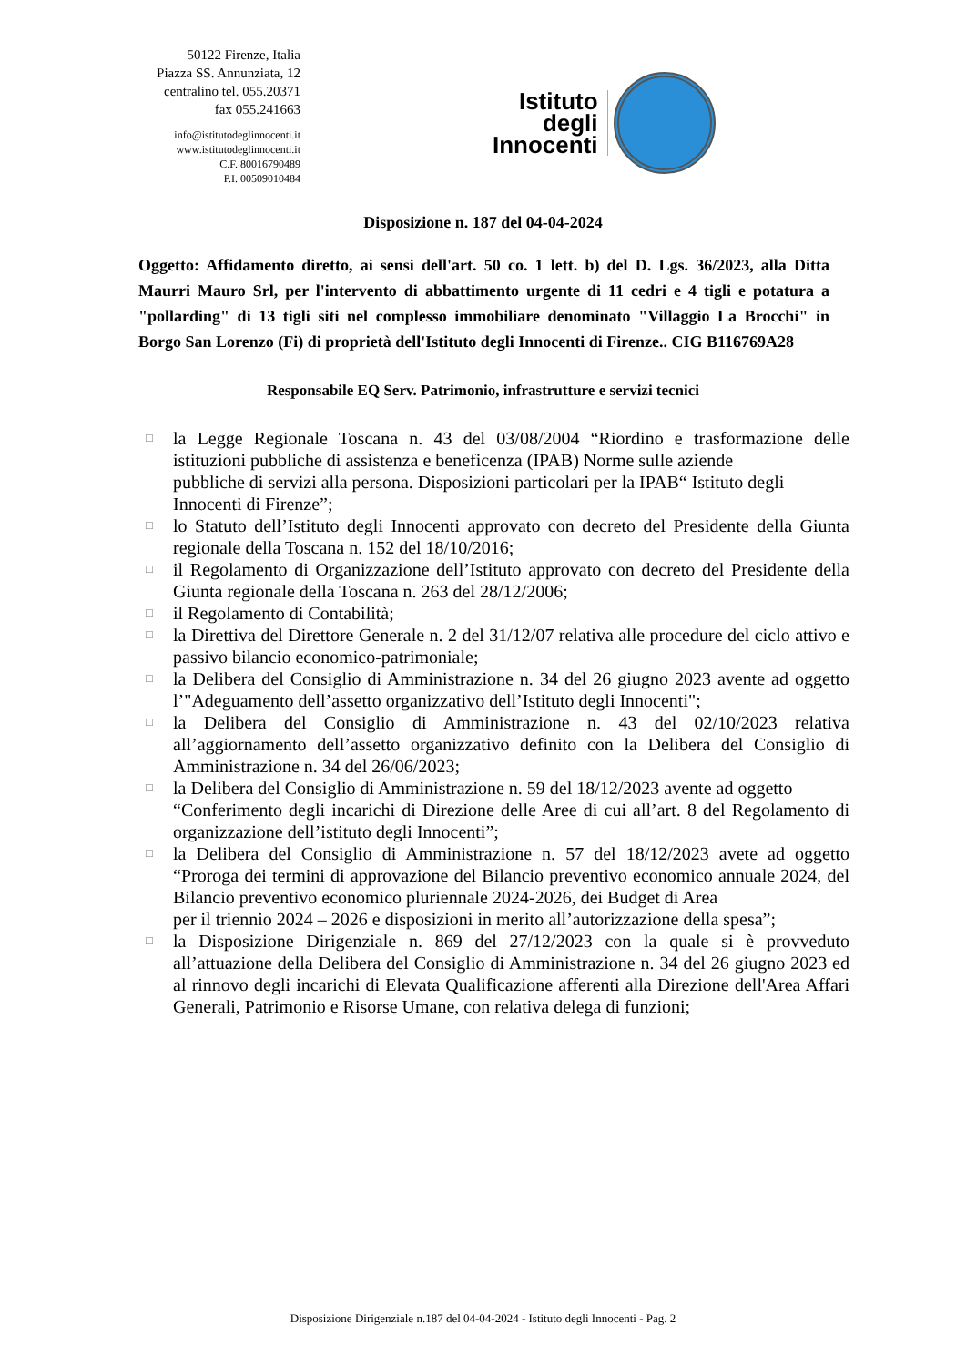50122 Firenze, Italia
Piazza SS. Annunziata, 12
centralino tel. 055.20371
fax 055.241663
info@istitutodeglinnocenti.it
www.istitutodeglinnocenti.it
C.F. 80016790489
P.I. 00509010484
Istituto
degli
Innocenti
Disposizione n. 187 del 04-04-2024
Oggetto: Affidamento diretto, ai sensi dell'art. 50 co. 1 lett. b) del D. Lgs. 36/2023, alla Ditta Maurri Mauro Srl, per l'intervento di abbattimento urgente di 11 cedri e 4 tigli e potatura a "pollarding" di 13 tigli siti nel complesso immobiliare denominato "Villaggio La Brocchi" in Borgo San Lorenzo (Fi) di proprietà dell'Istituto degli Innocenti di Firenze.. CIG B116769A28
Responsabile EQ Serv. Patrimonio, infrastrutture e servizi tecnici
□ la Legge Regionale Toscana n. 43 del 03/08/2004 “Riordino e trasformazione delle istituzioni pubbliche di assistenza e beneficenza (IPAB) Norme sulle aziende
pubbliche di servizi alla persona. Disposizioni particolari per la IPAB“ Istituto degli
Innocenti di Firenze”;
□ lo Statuto dell’Istituto degli Innocenti approvato con decreto del Presidente della Giunta regionale della Toscana n. 152 del 18/10/2016;
□ il Regolamento di Organizzazione dell’Istituto approvato con decreto del Presidente della Giunta regionale della Toscana n. 263 del 28/12/2006;
□ il Regolamento di Contabilità;
□ la Direttiva del Direttore Generale n. 2 del 31/12/07 relativa alle procedure del ciclo attivo e passivo bilancio economico-patrimoniale;
□ la Delibera del Consiglio di Amministrazione n. 34 del 26 giugno 2023 avente ad oggetto l’"Adeguamento dell’assetto organizzativo dell’Istituto degli Innocenti";
□ la Delibera del Consiglio di Amministrazione n. 43 del 02/10/2023 relativa all’aggiornamento dell’assetto organizzativo definito con la Delibera del Consiglio di Amministrazione n. 34 del 26/06/2023;
□ la Delibera del Consiglio di Amministrazione n. 59 del 18/12/2023 avente ad oggetto
“Conferimento degli incarichi di Direzione delle Aree di cui all’art. 8 del Regolamento di organizzazione dell’istituto degli Innocenti”;
□ la Delibera del Consiglio di Amministrazione n. 57 del 18/12/2023 avete ad oggetto “Proroga dei termini di approvazione del Bilancio preventivo economico annuale 2024, del Bilancio preventivo economico pluriennale 2024-2026, dei Budget di Area
per il triennio 2024 – 2026 e disposizioni in merito all’autorizzazione della spesa”;
□ la Disposizione Dirigenziale n. 869 del 27/12/2023 con la quale si è provveduto all’attuazione della Delibera del Consiglio di Amministrazione n. 34 del 26 giugno 2023 ed al rinnovo degli incarichi di Elevata Qualificazione afferenti alla Direzione dell'Area Affari Generali, Patrimonio e Risorse Umane, con relativa delega di funzioni;
Disposizione Dirigenziale n.187 del 04-04-2024 - Istituto degli Innocenti - Pag. 2